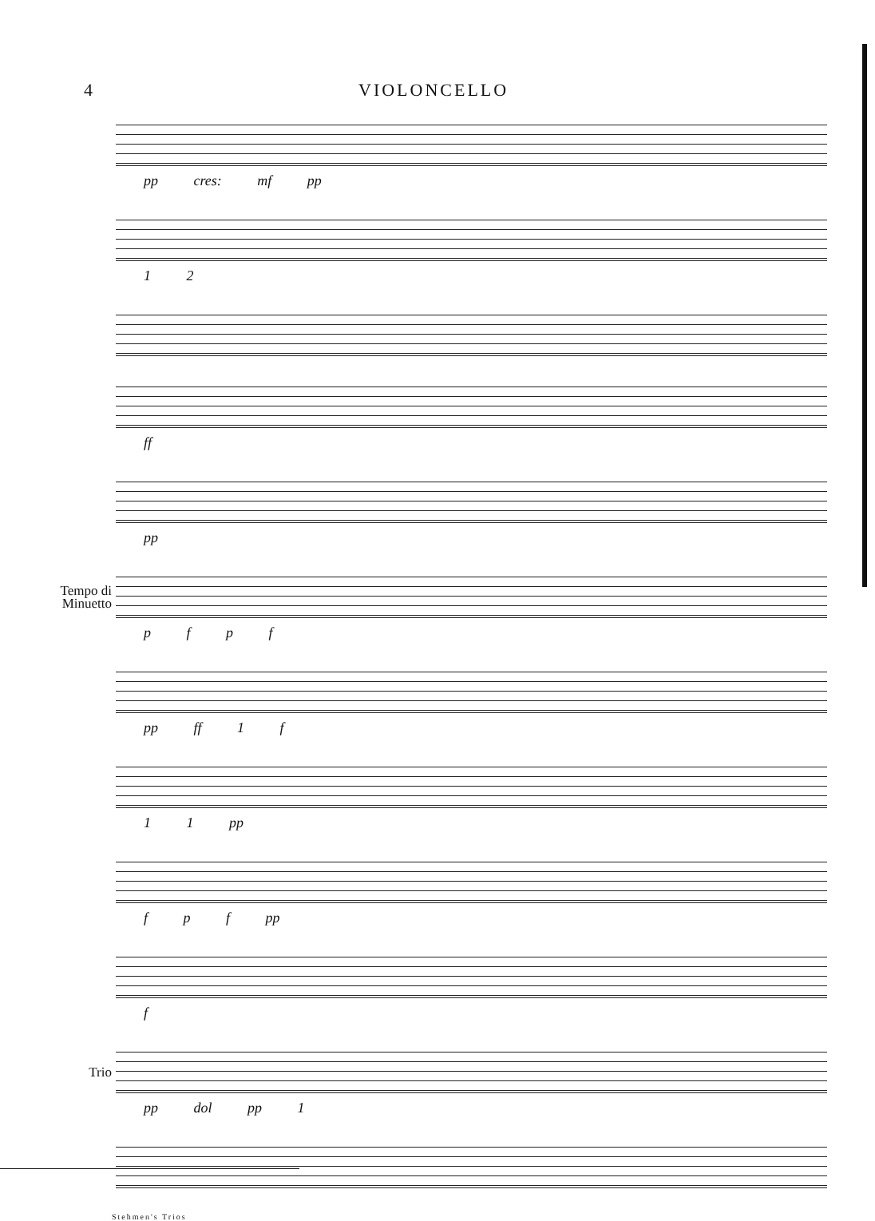4 VIOLONCELLO
pp cres: mf pp
1 2
ff
pp
Tempo di
Minuetto
p f p f
pp ff 1 f
1 1 pp
f p f pp
f
Trio
pp dol pp 1
Stehmen's Trios